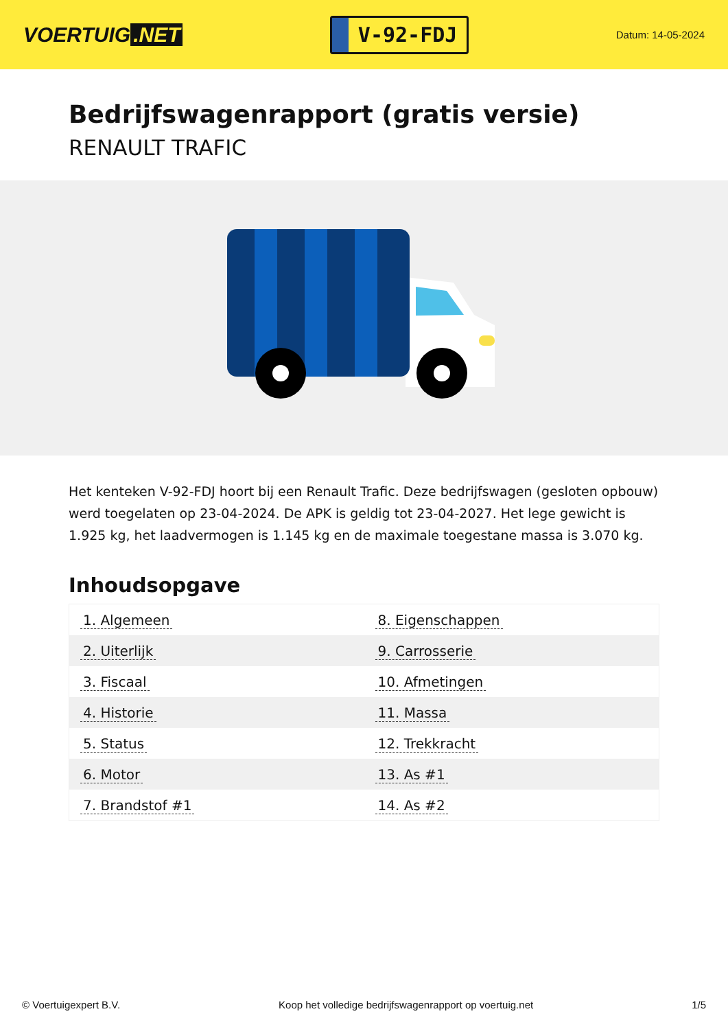VOERTUIG.NET
V-92-FDJ
Datum: 14-05-2024
Bedrijfswagenrapport (gratis versie)
RENAULT TRAFIC
Het kenteken V-92-FDJ hoort bij een Renault Trafic. Deze bedrijfswagen (gesloten opbouw) werd toegelaten op 23-04-2024. De APK is geldig tot 23-04-2027. Het lege gewicht is 1.925 kg, het laadvermogen is 1.145 kg en de maximale toegestane massa is 3.070 kg.
Inhoudsopgave
| 1. Algemeen | 8. Eigenschappen |
| 2. Uiterlijk | 9. Carrosserie |
| 3. Fiscaal | 10. Afmetingen |
| 4. Historie | 11. Massa |
| 5. Status | 12. Trekkracht |
| 6. Motor | 13. As #1 |
| 7. Brandstof #1 | 14. As #2 |
© Voertuigexpert B.V. Koop het volledige bedrijfswagenrapport op voertuig.net
1/5